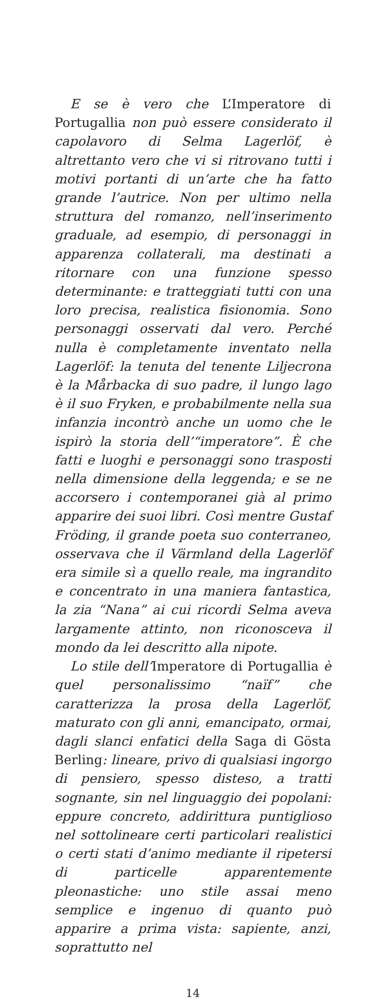E se è vero che L’Imperatore di Portugallia non può essere considerato il capolavoro di Selma Lagerlöf, è altrettanto vero che vi si ritrovano tutti i motivi portanti di un’arte che ha fatto grande l’autrice. Non per ultimo nella struttura del romanzo, nell’inserimento graduale, ad esempio, di personaggi in apparenza collaterali, ma destinati a ritornare con una funzione spesso determinante: e tratteggiati tutti con una loro precisa, realistica fisionomia. Sono personaggi osservati dal vero. Perché nulla è completamente inventato nella Lagerlöf: la tenuta del tenente Liljecrona è la Mårbacka di suo padre, il lungo lago è il suo Fryken, e probabilmente nella sua infanzia incontrò anche un uomo che le ispirò la storia dell’“imperatore”. È che fatti e luoghi e personaggi sono trasposti nella dimensione della leggenda; e se ne accorsero i contemporanei già al primo apparire dei suoi libri. Così mentre Gustaf Fröding, il grande poeta suo conterraneo, osservava che il Värmland della Lagerlöf era simile sì a quello reale, ma ingrandito e concentrato in una maniera fantastica, la zia “Nana” ai cui ricordi Selma aveva largamente attinto, non riconosceva il mondo da lei descritto alla nipote.
Lo stile dell’Imperatore di Portugallia è quel personalissimo “naïf” che caratterizza la prosa della Lagerlöf, maturato con gli anni, emancipato, ormai, dagli slanci enfatici della Saga di Gösta Berling: lineare, privo di qualsiasi ingorgo di pensiero, spesso disteso, a tratti sognante, sin nel linguaggio dei popolani: eppure concreto, addirittura puntiglioso nel sottolineare certi particolari realistici o certi stati d’animo mediante il ripetersi di particelle apparentemente pleonastiche: uno stile assai meno semplice e ingenuo di quanto può apparire a prima vista: sapiente, anzi, soprattutto nel
14